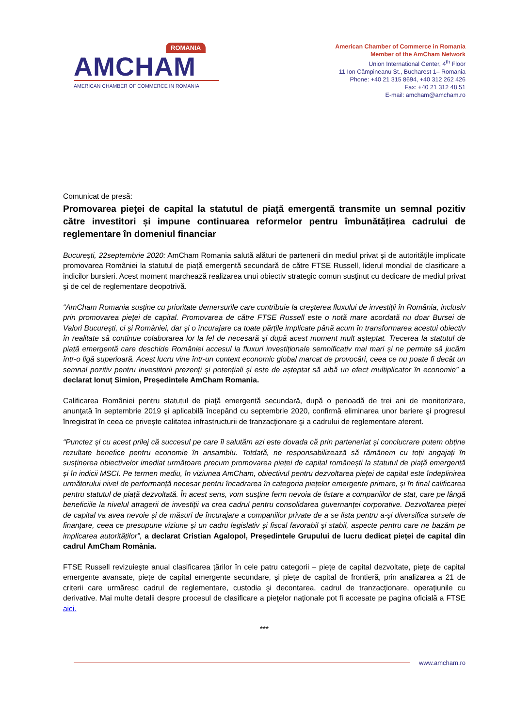ROMANIA
AMCHAM
AMERICAN CHAMBER OF COMMERCE IN ROMANIA
American Chamber of Commerce in Romania
Member of the AmCham Network
Union International Center, 4<sup>th</sup> Floor
11 Ion Câmpineanu St., Bucharest 1– Romania
Phone: +40 21 315 8694, +40 312 262 426
Fax: +40 21 312 48 51
E-mail: amcham@amcham.ro
Comunicat de presă:
Promovarea pieţei de capital la statutul de piaţă emergentă transmite un semnal pozitiv către investitori și impune continuarea reformelor pentru îmbunătățirea cadrului de reglementare în domeniul financiar
Bucureşti, 22septembrie 2020: AmCham Romania salută alături de partenerii din mediul privat și de autoritățile implicate promovarea României la statutul de piață emergentă secundară de către FTSE Russell, liderul mondial de clasificare a indicilor bursieri. Acest moment marchează realizarea unui obiectiv strategic comun susţinut cu dedicare de mediul privat şi de cel de reglementare deopotrivă.
“AmCham Romania susține cu prioritate demersurile care contribuie la creșterea fluxului de investiții în România, inclusiv prin promovarea pieței de capital. Promovarea de către FTSE Russell este o notă mare acordată nu doar Bursei de Valori București, ci și României, dar și o încurajare ca toate părțile implicate până acum în transformarea acestui obiectiv în realitate să continue colaborarea lor la fel de necesară și după acest moment mult așteptat. Trecerea la statutul de piață emergentă care deschide României accesul la fluxuri investiționale semnificativ mai mari și ne permite să jucăm într-o ligă superioară. Acest lucru vine într-un context economic global marcat de provocări, ceea ce nu poate fi decât un semnal pozitiv pentru investitorii prezenți și potențiali și este de așteptat să aibă un efect multiplicator în economie” a declarat Ionuț Simion, Președintele AmCham Romania.
Calificarea României pentru statutul de piaţă emergentă secundară, după o perioadă de trei ani de monitorizare, anunţată în septembrie 2019 şi aplicabilă începând cu septembrie 2020, confirmă eliminarea unor bariere şi progresul înregistrat în ceea ce priveşte calitatea infrastructurii de tranzacţionare şi a cadrului de reglementare aferent.
“Punctez și cu acest prilej că succesul pe care îl salutăm azi este dovada că prin parteneriat și conclucrare putem obține rezultate benefice pentru economie în ansamblu. Totdată, ne responsabilizează să rămânem cu toții angajați în susținerea obiectivelor imediat următoare precum promovarea pieței de capital românești la statutul de piață emergentă și în indicii MSCI. Pe termen mediu, în viziunea AmCham, obiectivul pentru dezvoltarea pieței de capital este îndeplinirea următorului nivel de performanță necesar pentru încadrarea în categoria piețelor emergente primare, și în final calificarea pentru statutul de piață dezvoltată. În acest sens, vom susține ferm nevoia de listare a companiilor de stat, care pe lângă beneficiile la nivelul atragerii de investiții va crea cadrul pentru consolidarea guvernanței corporative. Dezvoltarea pieței de capital va avea nevoie și de măsuri de încurajare a companiilor private de a se lista pentru a-și diversifica sursele de finanțare, ceea ce presupune viziune și un cadru legislativ și fiscal favorabil și stabil, aspecte pentru care ne bazăm pe implicarea autorităților”, a declarat Cristian Agalopol, Președintele Grupului de lucru dedicat pieței de capital din cadrul AmCham România.
FTSE Russell revizuieşte anual clasificarea ţărilor în cele patru categorii – pieţe de capital dezvoltate, pieţe de capital emergente avansate, pieţe de capital emergente secundare, şi pieţe de capital de frontieră, prin analizarea a 21 de criterii care urmăresc cadrul de reglementare, custodia şi decontarea, cadrul de tranzacţionare, operaţiunile cu derivative. Mai multe detalii despre procesul de clasificare a pieţelor naţionale pot fi accesate pe pagina oficială a FTSE aici.
***
www.amcham.ro